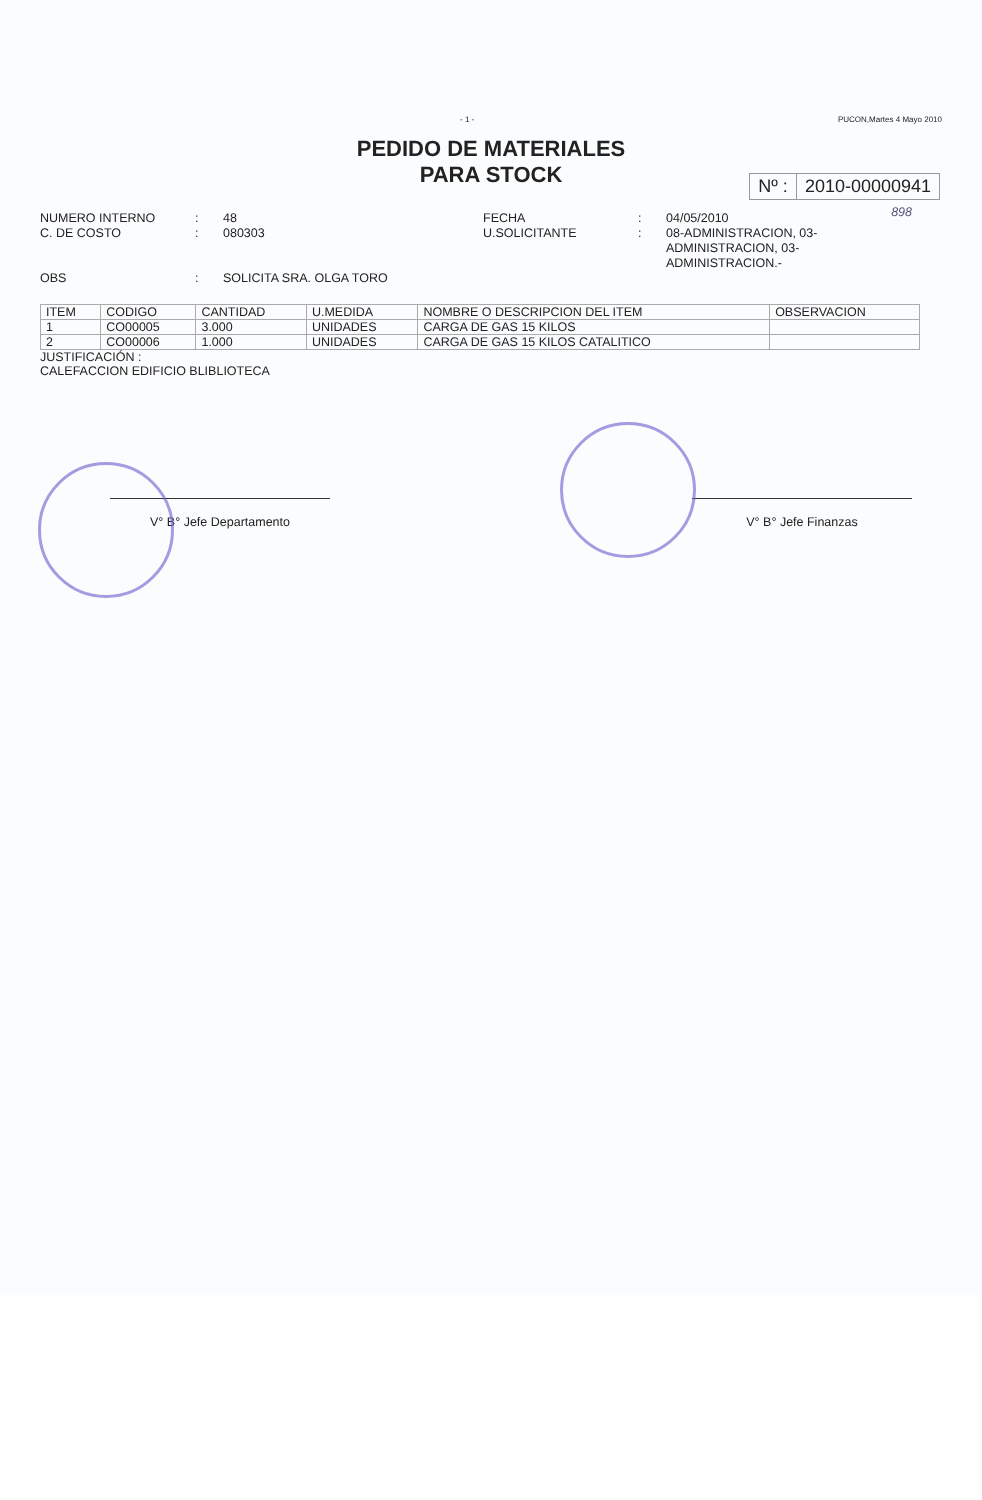- 1 - PUCON,Martes 4 Mayo 2010
PEDIDO DE MATERIALES
PARA STOCK
Nº : 2010-00000941
898
NUMERO INTERNO: 48 FECHA: 04/05/2010 C. DE COSTO: 080303 U.SOLICITANTE: 08-ADMINISTRACION, 03-ADMINISTRACION, 03-ADMINISTRACION.- OBS: SOLICITA SRA. OLGA TORO
| ITEM | CODIGO | CANTIDAD | U.MEDIDA | NOMBRE O DESCRIPCION DEL ITEM | OBSERVACION |
| --- | --- | --- | --- | --- | --- |
| 1 | CO00005 | 3.000 | UNIDADES | CARGA DE GAS 15 KILOS | |
| 2 | CO00006 | 1.000 | UNIDADES | CARGA DE GAS 15 KILOS CATALITICO | |
JUSTIFICACIÓN :
CALEFACCION EDIFICIO BLIBLIOTECA
V° B° Jefe Departamento V° B° Jefe Finanzas